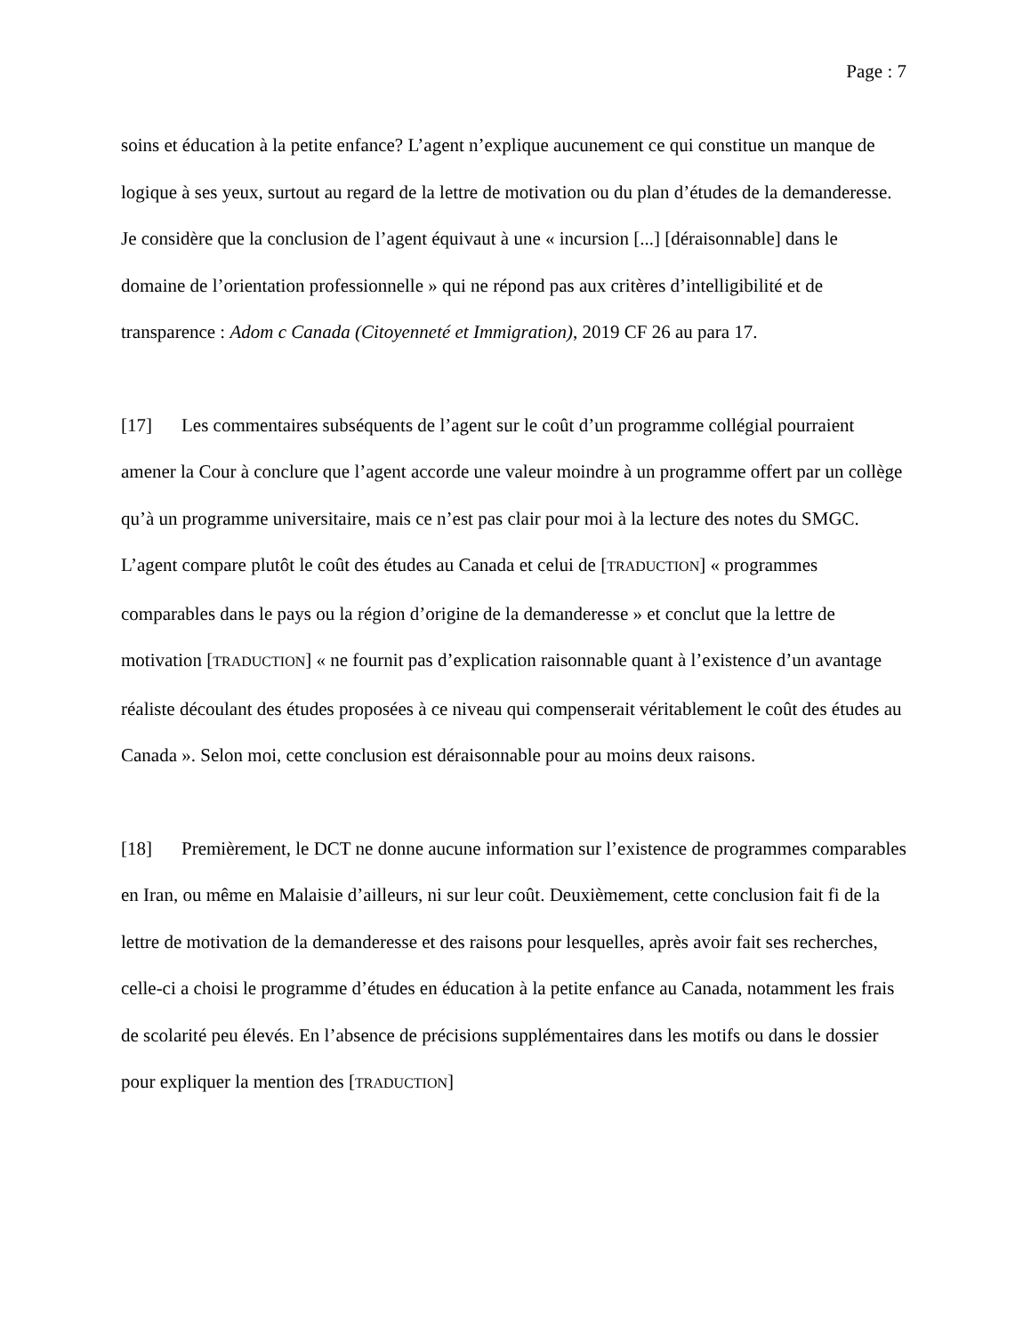Page : 7
soins et éducation à la petite enfance? L’agent n’explique aucunement ce qui constitue un manque de logique à ses yeux, surtout au regard de la lettre de motivation ou du plan d’études de la demanderesse. Je considère que la conclusion de l’agent équivaut à une « incursion [...] [déraisonnable] dans le domaine de l’orientation professionnelle » qui ne répond pas aux critères d’intelligibilité et de transparence : Adom c Canada (Citoyenneté et Immigration), 2019 CF 26 au para 17.
[17] Les commentaires subséquents de l’agent sur le coût d’un programme collégial pourraient amener la Cour à conclure que l’agent accorde une valeur moindre à un programme offert par un collège qu’à un programme universitaire, mais ce n’est pas clair pour moi à la lecture des notes du SMGC. L’agent compare plutôt le coût des études au Canada et celui de [TRADUCTION] « programmes comparables dans le pays ou la région d’origine de la demanderesse » et conclut que la lettre de motivation [TRADUCTION] « ne fournit pas d’explication raisonnable quant à l’existence d’un avantage réaliste découlant des études proposées à ce niveau qui compenserait véritablement le coût des études au Canada ». Selon moi, cette conclusion est déraisonnable pour au moins deux raisons.
[18] Premièrement, le DCT ne donne aucune information sur l’existence de programmes comparables en Iran, ou même en Malaisie d’ailleurs, ni sur leur coût. Deuxièmement, cette conclusion fait fi de la lettre de motivation de la demanderesse et des raisons pour lesquelles, après avoir fait ses recherches, celle-ci a choisi le programme d’études en éducation à la petite enfance au Canada, notamment les frais de scolarité peu élevés. En l’absence de précisions supplémentaires dans les motifs ou dans le dossier pour expliquer la mention des [TRADUCTION]